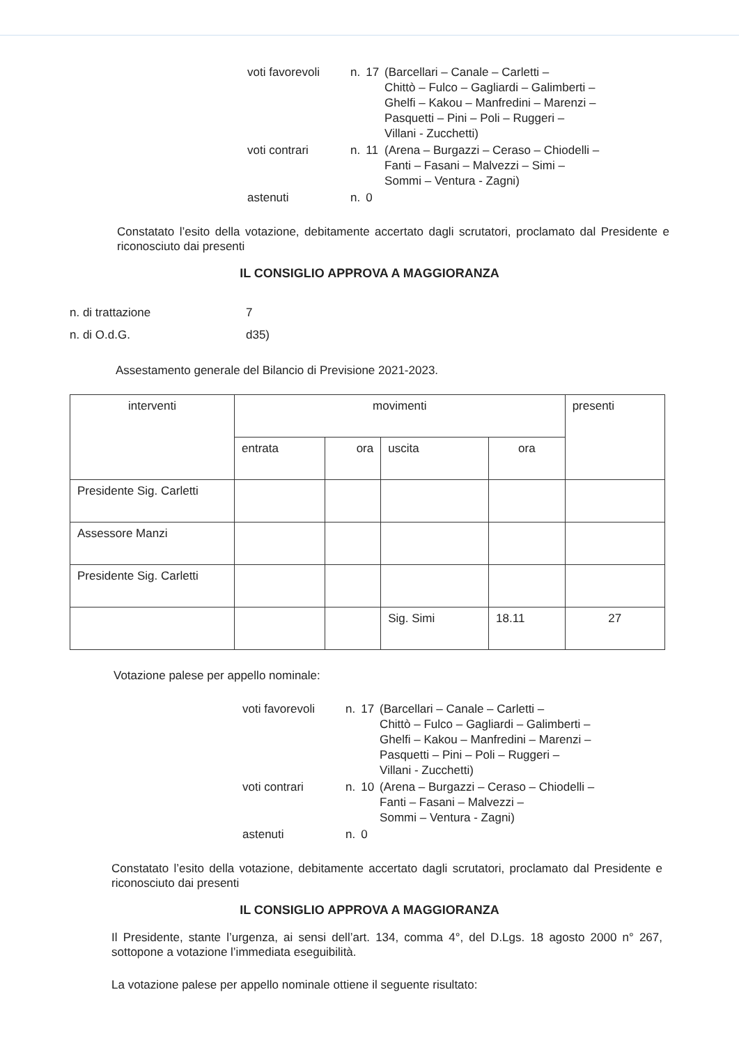| voti favorevoli | n. | 17 | (Barcellari – Canale – Carletti – Chittò – Fulco – Gagliardi – Galimberti – Ghelfi – Kakou – Manfredini – Marenzi – Pasquetti – Pini – Poli – Ruggeri – Villani - Zucchetti) |
| voti contrari | n. | 11 | (Arena – Burgazzi – Ceraso – Chiodelli – Fanti – Fasani – Malvezzi – Simi – Sommi – Ventura - Zagni) |
| astenuti | n. | 0 | |
Constatato l’esito della votazione, debitamente accertato dagli scrutatori, proclamato dal Presidente e riconosciuto dai presenti
IL CONSIGLIO APPROVA A MAGGIORANZA
| n. di trattazione | 7 |
| n. di O.d.G. | d35) |
Assestamento generale del Bilancio di Previsione 2021-2023.
| interventi | movimenti | | | | presenti |
| --- | --- | --- | --- | --- | --- |
| | entrata | ora | uscita | ora | |
| Presidente Sig. Carletti | | | | | |
| Assessore Manzi | | | | | |
| Presidente Sig. Carletti | | | | | |
| | | | Sig. Simi | 18.11 | 27 |
Votazione palese per appello nominale:
| voti favorevoli | n. | 17 | (Barcellari – Canale – Carletti – Chittò – Fulco – Gagliardi – Galimberti – Ghelfi – Kakou – Manfredini – Marenzi – Pasquetti – Pini – Poli – Ruggeri – Villani - Zucchetti) |
| voti contrari | n. | 10 | (Arena – Burgazzi – Ceraso – Chiodelli – Fanti – Fasani – Malvezzi – Sommi – Ventura - Zagni) |
| astenuti | n. | 0 | |
Constatato l’esito della votazione, debitamente accertato dagli scrutatori, proclamato dal Presidente e riconosciuto dai presenti
IL CONSIGLIO APPROVA A MAGGIORANZA
Il Presidente, stante l’urgenza, ai sensi dell’art. 134, comma 4°, del D.Lgs. 18 agosto 2000 n° 267, sottopone a votazione l’immediata eseguibilità.
La votazione palese per appello nominale ottiene il seguente risultato: